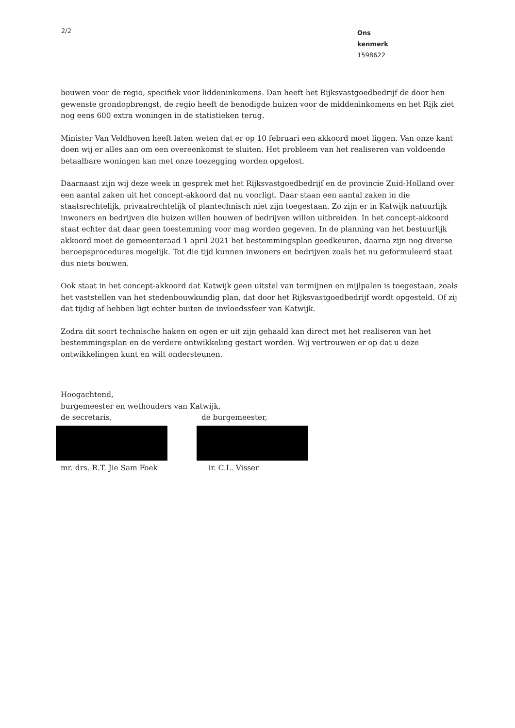2/2
Ons kenmerk
1598622
bouwen voor de regio, specifiek voor liddeninkomens. Dan heeft het Rijksvastgoedbedrijf de door hen gewenste grondopbrengst, de regio heeft de benodigde huizen voor de middeninkomens en het Rijk ziet nog eens 600 extra woningen in de statistieken terug.
Minister Van Veldhoven heeft laten weten dat er op 10 februari een akkoord moet liggen. Van onze kant doen wij er alles aan om een overeenkomst te sluiten. Het probleem van het realiseren van voldoende betaalbare woningen kan met onze toezegging worden opgelost.
Daarnaast zijn wij deze week in gesprek met het Rijksvastgoedbedrijf en de provincie Zuid-Holland over een aantal zaken uit het concept-akkoord dat nu voorligt. Daar staan een aantal zaken in die staatsrechtelijk, privaatrechtelijk of plantechnisch niet zijn toegestaan. Zo zijn er in Katwijk natuurlijk inwoners en bedrijven die huizen willen bouwen of bedrijven willen uitbreiden. In het concept-akkoord staat echter dat daar geen toestemming voor mag worden gegeven. In de planning van het bestuurlijk akkoord moet de gemeenteraad 1 april 2021 het bestemmingsplan goedkeuren, daarna zijn nog diverse beroepsprocedures mogelijk. Tot die tijd kunnen inwoners en bedrijven zoals het nu geformuleerd staat dus niets bouwen.
Ook staat in het concept-akkoord dat Katwijk geen uitstel van termijnen en mijlpalen is toegestaan, zoals het vaststellen van het stedenbouwkundig plan, dat door het Rijksvastgoedbedrijf wordt opgesteld. Of zij dat tijdig af hebben ligt echter buiten de invloedssfeer van Katwijk.
Zodra dit soort technische haken en ogen er uit zijn gehaald kan direct met het realiseren van het bestemmingsplan en de verdere ontwikkeling gestart worden. Wij vertrouwen er op dat u deze ontwikkelingen kunt en wilt ondersteunen.
Hoogachtend,
burgemeester en wethouders van Katwijk,
de secretaris,
mr. drs. R.T. Jie Sam Foek
de burgemeester,
ir. C.L. Visser